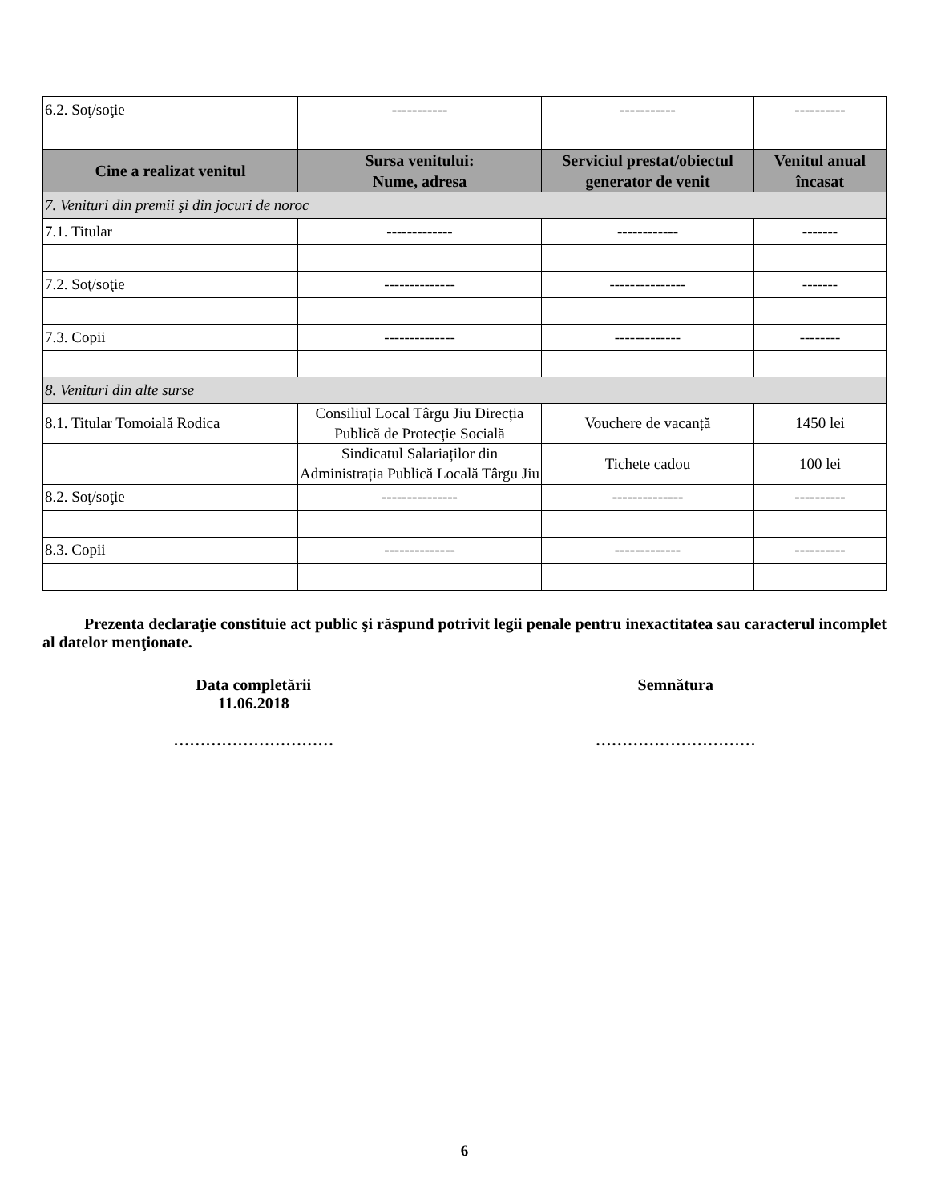| 6.2. Soţ/soţie | ----------- | ----------- | ---------- |
| Cine a realizat venitul | Sursa venitului: Nume, adresa | Serviciul prestat/obiectul generator de venit | Venitul anual încasat |
| 7. Venituri din premii şi din jocuri de noroc | | | |
| 7.1. Titular | ------------- | ------------ | ------- |
| 7.2. Soţ/soţie | -------------- | --------------- | ------- |
| 7.3. Copii | -------------- | ------------- | -------- |
| 8. Venituri din alte surse | | | |
| 8.1. Titular Tomoială Rodica | Consiliul Local Târgu Jiu Direcția Publică de Protecție Socială | Vouchere de vacanță | 1450 lei |
| | Sindicatul Salariaților din Administrația Publică Locală Târgu Jiu | Tichete cadou | 100 lei |
| 8.2. Soţ/soţie | --------------- | -------------- | ---------- |
| 8.3. Copii | -------------- | ------------- | ---------- |
Prezenta declaraţie constituie act public şi răspund potrivit legii penale pentru inexactitatea sau caracterul incomplet al datelor menţionate.
Data completării
11.06.2018
…………………………
Semnătura
…………………………
6